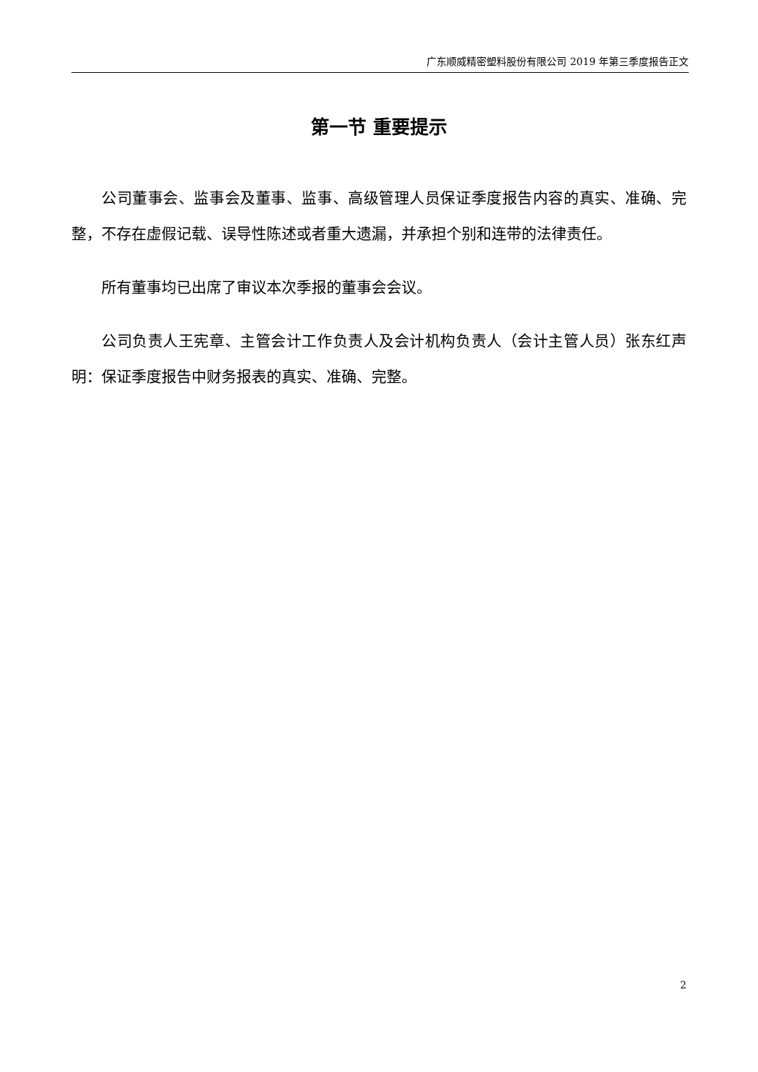广东顺威精密塑料股份有限公司 2019 年第三季度报告正文
第一节 重要提示
公司董事会、监事会及董事、监事、高级管理人员保证季度报告内容的真实、准确、完整，不存在虚假记载、误导性陈述或者重大遗漏，并承担个别和连带的法律责任。
所有董事均已出席了审议本次季报的董事会会议。
公司负责人王宪章、主管会计工作负责人及会计机构负责人（会计主管人员）张东红声明：保证季度报告中财务报表的真实、准确、完整。
2